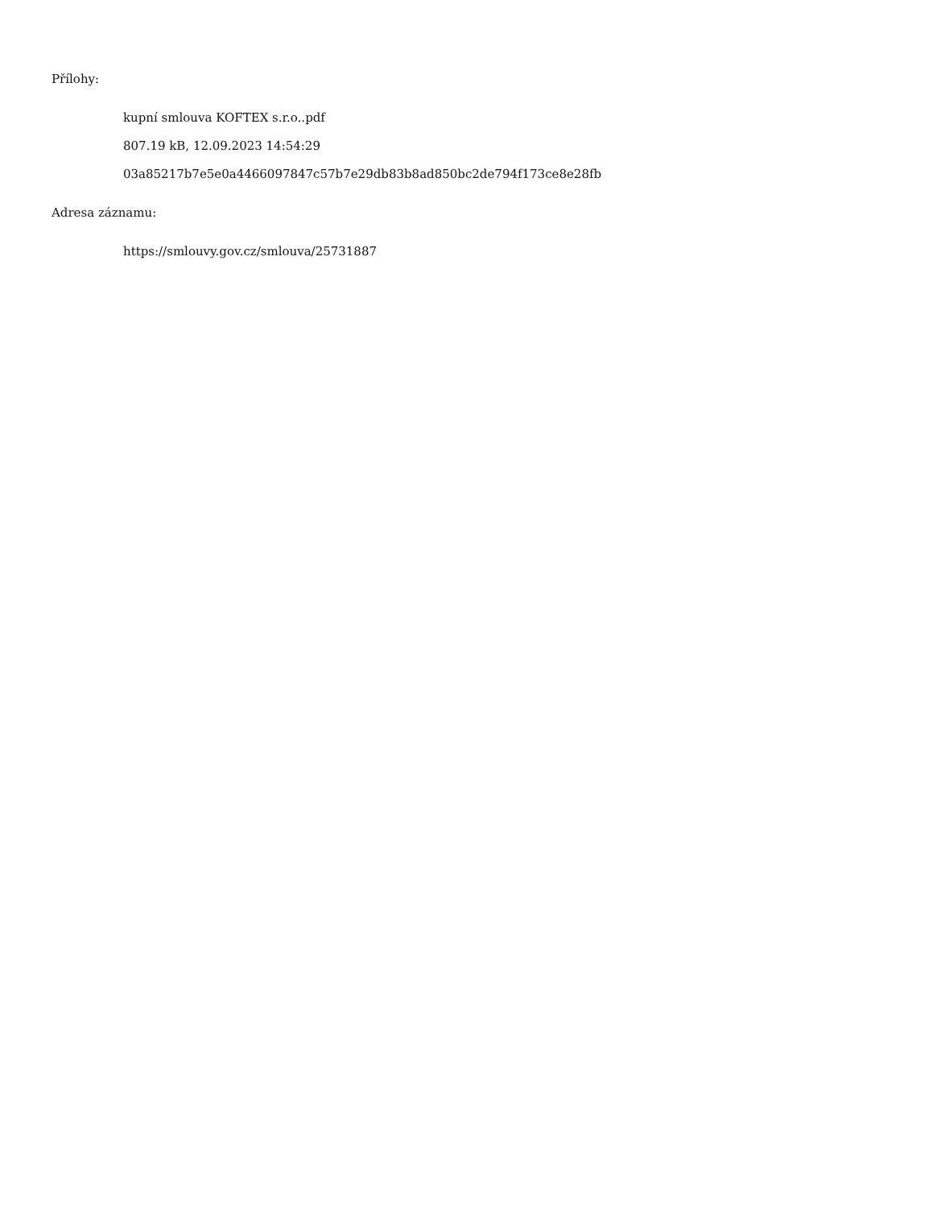Přílohy:
kupní smlouva KOFTEX s.r.o..pdf
807.19 kB, 12.09.2023 14:54:29
03a85217b7e5e0a4466097847c57b7e29db83b8ad850bc2de794f173ce8e28fb
Adresa záznamu:
https://smlouvy.gov.cz/smlouva/25731887